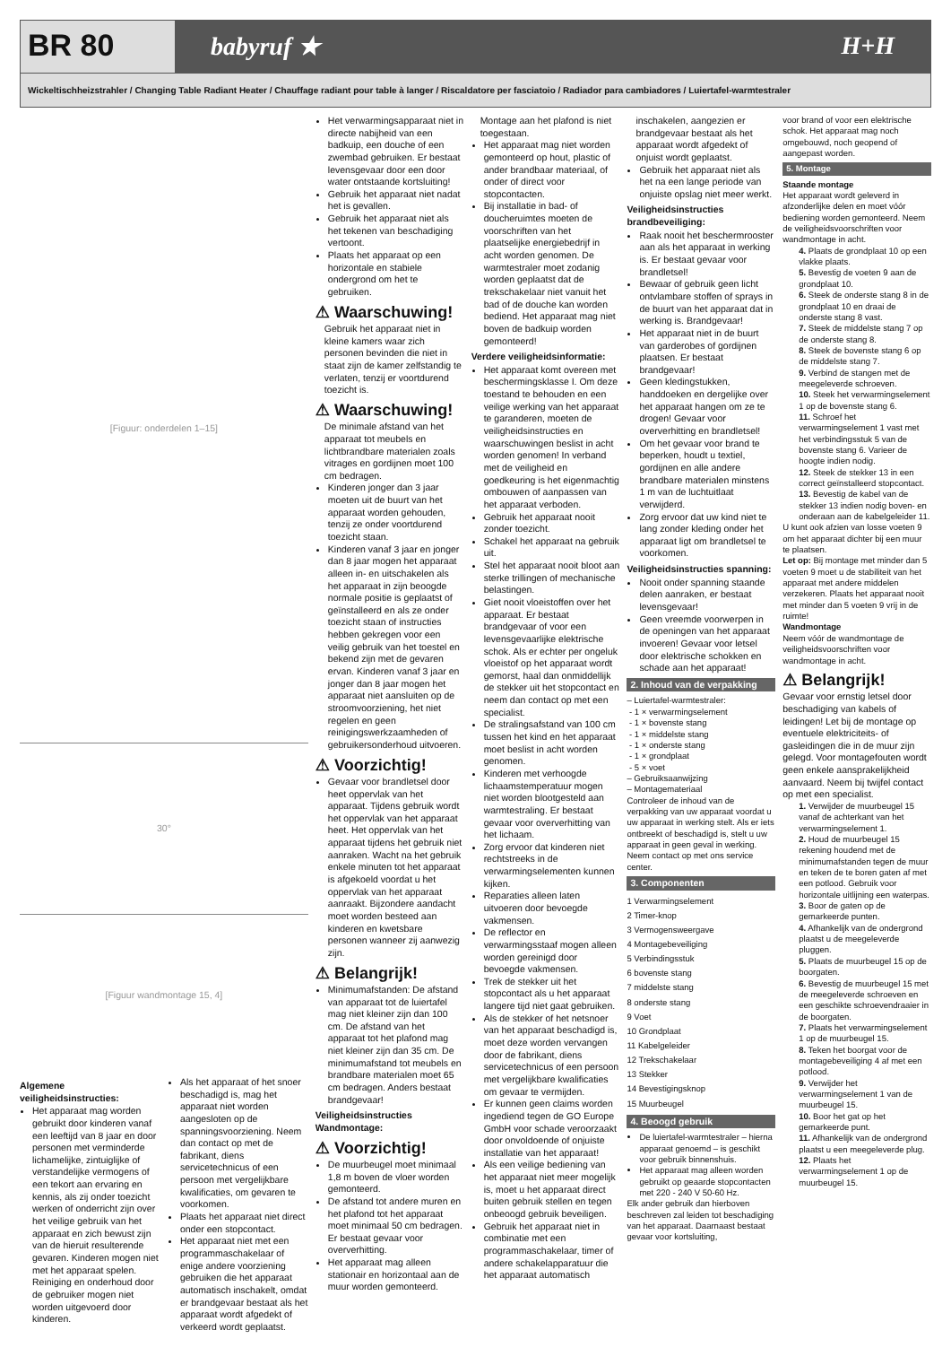BR 80
babyruf ★ H+H
Wickeltischheizstrahler / Changing Table Radiant Heater / Chauffage radiant pour table à langer / Riscaldatore per fasciatoio / Radiador para cambiadores / Luiertafel-warmtestraler
[Figuur: onderdelen 1–15]
30°
[Figuur wandmontage 15, 4]
Algemene veiligheidsinstructies:
Het apparaat mag worden gebruikt door kinderen vanaf een leeftijd van 8 jaar en door personen met verminderde lichamelijke, zintuiglijke of verstandelijke vermogens of een tekort aan ervaring en kennis, als zij onder toezicht werken of onderricht zijn over het veilige gebruik van het apparaat en zich bewust zijn van de hieruit resulterende gevaren. Kinderen mogen niet met het apparaat spelen. Reiniging en onderhoud door de gebruiker mogen niet worden uitgevoerd door kinderen.
Als het apparaat of het snoer beschadigd is, mag het apparaat niet worden aangesloten op de spanningsvoorziening. Neem dan contact op met de fabrikant, diens servicetechnicus of een persoon met vergelijkbare kwalificaties, om gevaren te voorkomen.
Plaats het apparaat niet direct onder een stopcontact.
Het apparaat niet met een programmaschakelaar of enige andere voorziening gebruiken die het apparaat automatisch inschakelt, omdat er brandgevaar bestaat als het apparaat wordt afgedekt of verkeerd wordt geplaatst.
Het verwarmingsapparaat niet in directe nabijheid van een badkuip, een douche of een zwembad gebruiken. Er bestaat levensgevaar door een door water ontstaande kortsluiting!
Gebruik het apparaat niet nadat het is gevallen.
Gebruik het apparaat niet als het tekenen van beschadiging vertoont.
Plaats het apparaat op een horizontale en stabiele ondergrond om het te gebruiken.
⚠ Waarschuwing!
Gebruik het apparaat niet in kleine kamers waar zich personen bevinden die niet in staat zijn de kamer zelfstandig te verlaten, tenzij er voortdurend toezicht is.
⚠ Waarschuwing!
De minimale afstand van het apparaat tot meubels en lichtbrandbare materialen zoals vitrages en gordijnen moet 100 cm bedragen.
Kinderen jonger dan 3 jaar moeten uit de buurt van het apparaat worden gehouden, tenzij ze onder voortdurend toezicht staan.
Kinderen vanaf 3 jaar en jonger dan 8 jaar mogen het apparaat alleen in- en uitschakelen als het apparaat in zijn beoogde normale positie is geplaatst of geïnstalleerd en als ze onder toezicht staan of instructies hebben gekregen voor een veilig gebruik van het toestel en bekend zijn met de gevaren ervan. Kinderen vanaf 3 jaar en jonger dan 8 jaar mogen het apparaat niet aansluiten op de stroomvoorziening, het niet regelen en geen reinigingswerkzaamheden of gebruikersonderhoud uitvoeren.
⚠ Voorzichtig!
Gevaar voor brandletsel door heet oppervlak van het apparaat. Tijdens gebruik wordt het oppervlak van het apparaat heet. Het oppervlak van het apparaat tijdens het gebruik niet aanraken. Wacht na het gebruik enkele minuten tot het apparaat is afgekoeld voordat u het oppervlak van het apparaat aanraakt. Bijzondere aandacht moet worden besteed aan kinderen en kwetsbare personen wanneer zij aanwezig zijn.
⚠ Belangrijk!
Minimumafstanden: De afstand van apparaat tot de luiertafel mag niet kleiner zijn dan 100 cm. De afstand van het apparaat tot het plafond mag niet kleiner zijn dan 35 cm. De minimumafstand tot meubels en brandbare materialen moet 65 cm bedragen. Anders bestaat brandgevaar!
Veiligheidsinstructies Wandmontage:
⚠ Voorzichtig!
De muurbeugel moet minimaal 1,8 m boven de vloer worden gemonteerd.
De afstand tot andere muren en het plafond tot het apparaat moet minimaal 50 cm bedragen. Er bestaat gevaar voor oververhitting.
Het apparaat mag alleen stationair en horizontaal aan de muur worden gemonteerd.
Montage aan het plafond is niet toegestaan.
Het apparaat mag niet worden gemonteerd op hout, plastic of ander brandbaar materiaal, of onder of direct voor stopcontacten.
Bij installatie in bad- of doucheruimtes moeten de voorschriften van het plaatselijke energiebedrijf in acht worden genomen. De warmtestraler moet zodanig worden geplaatst dat de trekschakelaar niet vanuit het bad of de douche kan worden bediend. Het apparaat mag niet boven de badkuip worden gemonteerd!
Verdere veiligheidsinformatie:
Het apparaat komt overeen met beschermingsklasse I. Om deze toestand te behouden en een veilige werking van het apparaat te garanderen, moeten de veiligheidsinstructies en waarschuwingen beslist in acht worden genomen! In verband met de veiligheid en goedkeuring is het eigenmachtig ombouwen of aanpassen van het apparaat verboden.
Gebruik het apparaat nooit zonder toezicht.
Schakel het apparaat na gebruik uit.
Stel het apparaat nooit bloot aan sterke trillingen of mechanische belastingen.
Giet nooit vloeistoffen over het apparaat. Er bestaat brandgevaar of voor een levensgevaarlijke elektrische schok. Als er echter per ongeluk vloeistof op het apparaat wordt gemorst, haal dan onmiddellijk de stekker uit het stopcontact en neem dan contact op met een specialist.
De stralingsafstand van 100 cm tussen het kind en het apparaat moet beslist in acht worden genomen.
Kinderen met verhoogde lichaamstemperatuur mogen niet worden blootgesteld aan warmtestraling. Er bestaat gevaar voor oververhitting van het lichaam.
Zorg ervoor dat kinderen niet rechtstreeks in de verwarmingselementen kunnen kijken.
Reparaties alleen laten uitvoeren door bevoegde vakmensen.
De reflector en verwarmingsstaaf mogen alleen worden gereinigd door bevoegde vakmensen.
Trek de stekker uit het stopcontact als u het apparaat langere tijd niet gaat gebruiken.
Als de stekker of het netsnoer van het apparaat beschadigd is, moet deze worden vervangen door de fabrikant, diens servicetechnicus of een persoon met vergelijkbare kwalificaties om gevaar te vermijden.
Er kunnen geen claims worden ingediend tegen de GO Europe GmbH voor schade veroorzaakt door onvoldoende of onjuiste installatie van het apparaat!
Als een veilige bediening van het apparaat niet meer mogelijk is, moet u het apparaat direct buiten gebruik stellen en tegen onbeoogd gebruik beveiligen.
Gebruik het apparaat niet in combinatie met een programmaschakelaar, timer of andere schakelapparatuur die het apparaat automatisch
inschakelen, aangezien er brandgevaar bestaat als het apparaat wordt afgedekt of onjuist wordt geplaatst.
Gebruik het apparaat niet als het na een lange periode van onjuiste opslag niet meer werkt.
Veiligheidsinstructies brandbeveiliging:
Raak nooit het beschermrooster aan als het apparaat in werking is. Er bestaat gevaar voor brandletsel!
Bewaar of gebruik geen licht ontvlambare stoffen of sprays in de buurt van het apparaat dat in werking is. Brandgevaar!
Het apparaat niet in de buurt van garderobes of gordijnen plaatsen. Er bestaat brandgevaar!
Geen kledingstukken, handdoeken en dergelijke over het apparaat hangen om ze te drogen! Gevaar voor oververhitting en brandletsel!
Om het gevaar voor brand te beperken, houdt u textiel, gordijnen en alle andere brandbare materialen minstens 1 m van de luchtuitlaat verwijderd.
Zorg ervoor dat uw kind niet te lang zonder kleding onder het apparaat ligt om brandletsel te voorkomen.
Veiligheidsinstructies spanning:
Nooit onder spanning staande delen aanraken, er bestaat levensgevaar!
Geen vreemde voorwerpen in de openingen van het apparaat invoeren! Gevaar voor letsel door elektrische schokken en schade aan het apparaat!
2. Inhoud van de verpakking
– Luiertafel-warmtestraler:
- 1 × verwarmingselement
- 1 × bovenste stang
- 1 × middelste stang
- 1 × onderste stang
- 1 × grondplaat
- 5 × voet
– Gebruiksaanwijzing
– Montagemateriaal
Controleer de inhoud van de verpakking van uw apparaat voordat u uw apparaat in werking stelt. Als er iets ontbreekt of beschadigd is, stelt u uw apparaat in geen geval in werking. Neem contact op met ons service center.
3. Componenten
1 Verwarmingselement
2 Timer-knop
3 Vermogensweergave
4 Montagebeveiliging
5 Verbindingsstuk
6 bovenste stang
7 middelste stang
8 onderste stang
9 Voet
10 Grondplaat
11 Kabelgeleider
12 Trekschakelaar
13 Stekker
14 Bevestigingsknop
15 Muurbeugel
4. Beoogd gebruik
De luiertafel-warmtestraler – hierna apparaat genoemd – is geschikt voor gebruik binnenshuis.
Het apparaat mag alleen worden gebruikt op geaarde stopcontacten met 220 - 240 V 50-60 Hz.
Elk ander gebruik dan hierboven beschreven zal leiden tot beschadiging van het apparaat. Daarnaast bestaat gevaar voor kortsluiting,
voor brand of voor een elektrische schok. Het apparaat mag noch omgebouwd, noch geopend of aangepast worden.
5. Montage
Staande montage
Het apparaat wordt geleverd in afzonderlijke delen en moet vóór bediening worden gemonteerd. Neem de veiligheidsvoorschriften voor wandmontage in acht.
4. Plaats de grondplaat 10 op een vlakke plaats.
5. Bevestig de voeten 9 aan de grondplaat 10.
6. Steek de onderste stang 8 in de grondplaat 10 en draai de onderste stang 8 vast.
7. Steek de middelste stang 7 op de onderste stang 8.
8. Steek de bovenste stang 6 op de middelste stang 7.
9. Verbind de stangen met de meegeleverde schroeven.
10. Steek het verwarmingselement 1 op de bovenste stang 6.
11. Schroef het verwarmingselement 1 vast met het verbindingsstuk 5 van de bovenste stang 6. Varieer de hoogte indien nodig.
12. Steek de stekker 13 in een correct geïnstalleerd stopcontact.
13. Bevestig de kabel van de stekker 13 indien nodig boven- en onderaan aan de kabelgeleider 11.
U kunt ook afzien van losse voeten 9 om het apparaat dichter bij een muur te plaatsen.
Let op: Bij montage met minder dan 5 voeten 9 moet u de stabiliteit van het apparaat met andere middelen verzekeren. Plaats het apparaat nooit met minder dan 5 voeten 9 vrij in de ruimte!
Wandmontage
Neem vóór de wandmontage de veiligheidsvoorschriften voor wandmontage in acht.
⚠ Belangrijk!
Gevaar voor ernstig letsel door beschadiging van kabels of leidingen! Let bij de montage op eventuele elektriciteits- of gasleidingen die in de muur zijn gelegd. Voor montagefouten wordt geen enkele aansprakelijkheid aanvaard. Neem bij twijfel contact op met een specialist.
1. Verwijder de muurbeugel 15 vanaf de achterkant van het verwarmingselement 1.
2. Houd de muurbeugel 15 rekening houdend met de minimumafstanden tegen de muur en teken de te boren gaten af met een potlood. Gebruik voor horizontale uitlijning een waterpas.
3. Boor de gaten op de gemarkeerde punten.
4. Afhankelijk van de ondergrond plaatst u de meegeleverde pluggen.
5. Plaats de muurbeugel 15 op de boorgaten.
6. Bevestig de muurbeugel 15 met de meegeleverde schroeven en een geschikte schroevendraaier in de boorgaten.
7. Plaats het verwarmingselement 1 op de muurbeugel 15.
8. Teken het boorgat voor de montagebeveiliging 4 af met een potlood.
9. Verwijder het verwarmingselement 1 van de muurbeugel 15.
10. Boor het gat op het gemarkeerde punt.
11. Afhankelijk van de ondergrond plaatst u een meegeleverde plug.
12. Plaats het verwarmingselement 1 op de muurbeugel 15.